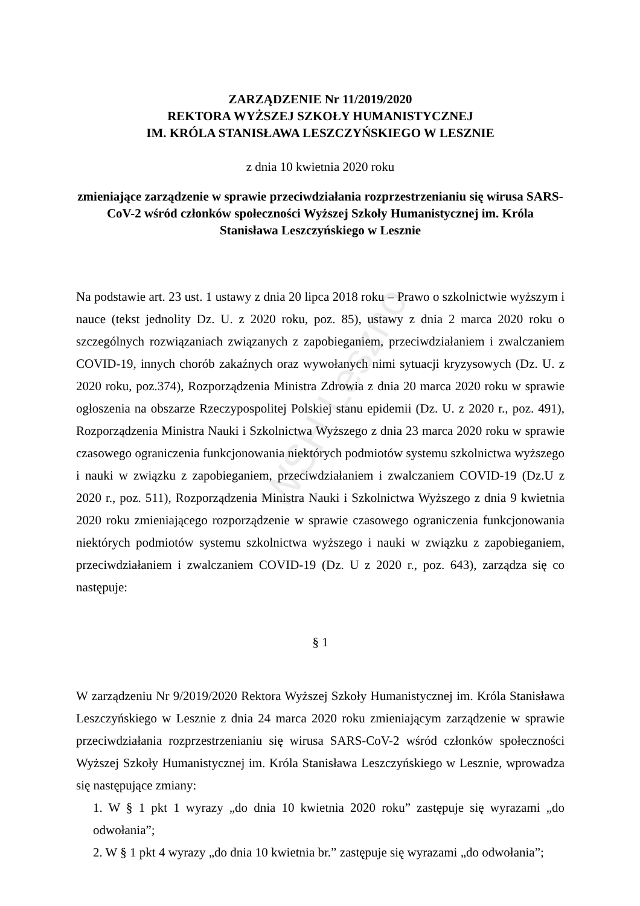WSH Leszno
ZARZĄDZENIE Nr 11/2019/2020
REKTORA WYŻSZEJ SZKOŁY HUMANISTYCZNEJ
IM. KRÓLA STANISŁAWA LESZCZYŃSKIEGO W LESZNIE
z dnia 10 kwietnia 2020 roku
zmieniające zarządzenie w sprawie przeciwdziałania rozprzestrzenianiu się wirusa SARS-CoV-2 wśród członków społeczności Wyższej Szkoły Humanistycznej im. Króla Stanisława Leszczyńskiego w Lesznie
Na podstawie art. 23 ust. 1 ustawy z dnia 20 lipca 2018 roku – Prawo o szkolnictwie wyższym i nauce (tekst jednolity Dz. U. z 2020 roku, poz. 85), ustawy z dnia 2 marca 2020 roku o szczególnych rozwiązaniach związanych z zapobieganiem, przeciwdziałaniem i zwalczaniem COVID-19, innych chorób zakaźnych oraz wywołanych nimi sytuacji kryzysowych (Dz. U. z 2020 roku, poz.374), Rozporządzenia Ministra Zdrowia z dnia 20 marca 2020 roku w sprawie ogłoszenia na obszarze Rzeczypospolitej Polskiej stanu epidemii (Dz. U. z 2020 r., poz. 491), Rozporządzenia Ministra Nauki i Szkolnictwa Wyższego z dnia 23 marca 2020 roku w sprawie czasowego ograniczenia funkcjonowania niektórych podmiotów systemu szkolnictwa wyższego i nauki w związku z zapobieganiem, przeciwdziałaniem i zwalczaniem COVID-19 (Dz.U z 2020 r., poz. 511), Rozporządzenia Ministra Nauki i Szkolnictwa Wyższego z dnia 9 kwietnia 2020 roku zmieniającego rozporządzenie w sprawie czasowego ograniczenia funkcjonowania niektórych podmiotów systemu szkolnictwa wyższego i nauki w związku z zapobieganiem, przeciwdziałaniem i zwalczaniem COVID-19 (Dz. U z 2020 r., poz. 643), zarządza się co następuje:
§ 1
W zarządzeniu Nr 9/2019/2020 Rektora Wyższej Szkoły Humanistycznej im. Króla Stanisława Leszczyńskiego w Lesznie z dnia 24 marca 2020 roku zmieniającym zarządzenie w sprawie przeciwdziałania rozprzestrzenianiu się wirusa SARS-CoV-2 wśród członków społeczności Wyższej Szkoły Humanistycznej im. Króla Stanisława Leszczyńskiego w Lesznie, wprowadza się następujące zmiany:
1. W § 1 pkt 1 wyrazy „do dnia 10 kwietnia 2020 roku” zastępuje się wyrazami „do odwołania”;
2. W § 1 pkt 4 wyrazy „do dnia 10 kwietnia br.” zastępuje się wyrazami „do odwołania”;